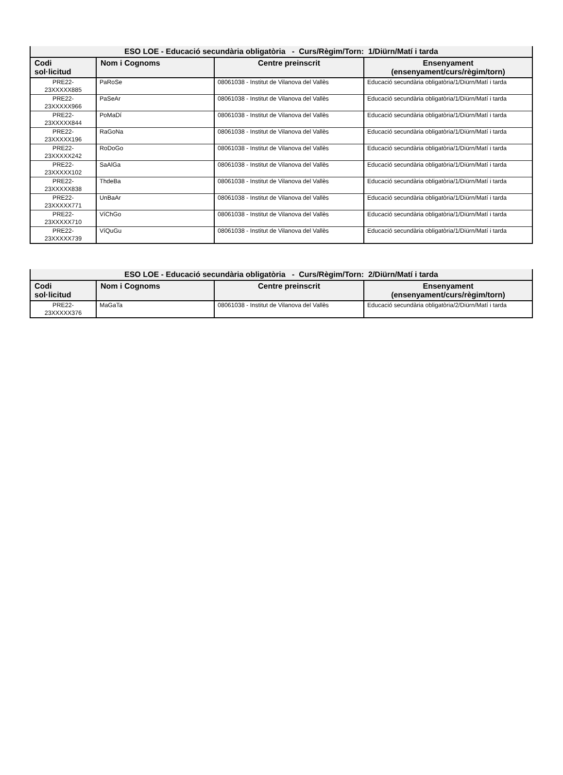| ESO LOE - Educació secundària obligatòria - Curs/Règim/Torn: 1/Diürn/Matí i tarda | | | |
| --- | --- | --- | --- |
| Codi sol·licitud | Nom i Cognoms | Centre preinscrit | Ensenyament (ensenyament/curs/règim/torn) |
| PRE22- 23XXXXX885 | PaRoSe | 08061038 - Institut de Vilanova del Vallès | Educació secundària obligatòria/1/Diürn/Matí i tarda |
| PRE22- 23XXXXX966 | PaSeAr | 08061038 - Institut de Vilanova del Vallès | Educació secundària obligatòria/1/Diürn/Matí i tarda |
| PRE22- 23XXXXX844 | PoMaDí | 08061038 - Institut de Vilanova del Vallès | Educació secundària obligatòria/1/Diürn/Matí i tarda |
| PRE22- 23XXXXX196 | RaGoNa | 08061038 - Institut de Vilanova del Vallès | Educació secundària obligatòria/1/Diürn/Matí i tarda |
| PRE22- 23XXXXX242 | RoDoGo | 08061038 - Institut de Vilanova del Vallès | Educació secundària obligatòria/1/Diürn/Matí i tarda |
| PRE22- 23XXXXX102 | SaAlGa | 08061038 - Institut de Vilanova del Vallès | Educació secundària obligatòria/1/Diürn/Matí i tarda |
| PRE22- 23XXXXX838 | ThdeBa | 08061038 - Institut de Vilanova del Vallès | Educació secundària obligatòria/1/Diürn/Matí i tarda |
| PRE22- 23XXXXX771 | UnBaAr | 08061038 - Institut de Vilanova del Vallès | Educació secundària obligatòria/1/Diürn/Matí i tarda |
| PRE22- 23XXXXX710 | VíChGo | 08061038 - Institut de Vilanova del Vallès | Educació secundària obligatòria/1/Diürn/Matí i tarda |
| PRE22- 23XXXXX739 | VíQuGu | 08061038 - Institut de Vilanova del Vallès | Educació secundària obligatòria/1/Diürn/Matí i tarda |
| ESO LOE - Educació secundària obligatòria - Curs/Règim/Torn: 2/Diürn/Matí i tarda | | | |
| --- | --- | --- | --- |
| Codi sol·licitud | Nom i Cognoms | Centre preinscrit | Ensenyament (ensenyament/curs/règim/torn) |
| PRE22- 23XXXXX376 | MaGaTa | 08061038 - Institut de Vilanova del Vallès | Educació secundària obligatòria/2/Diürn/Matí i tarda |